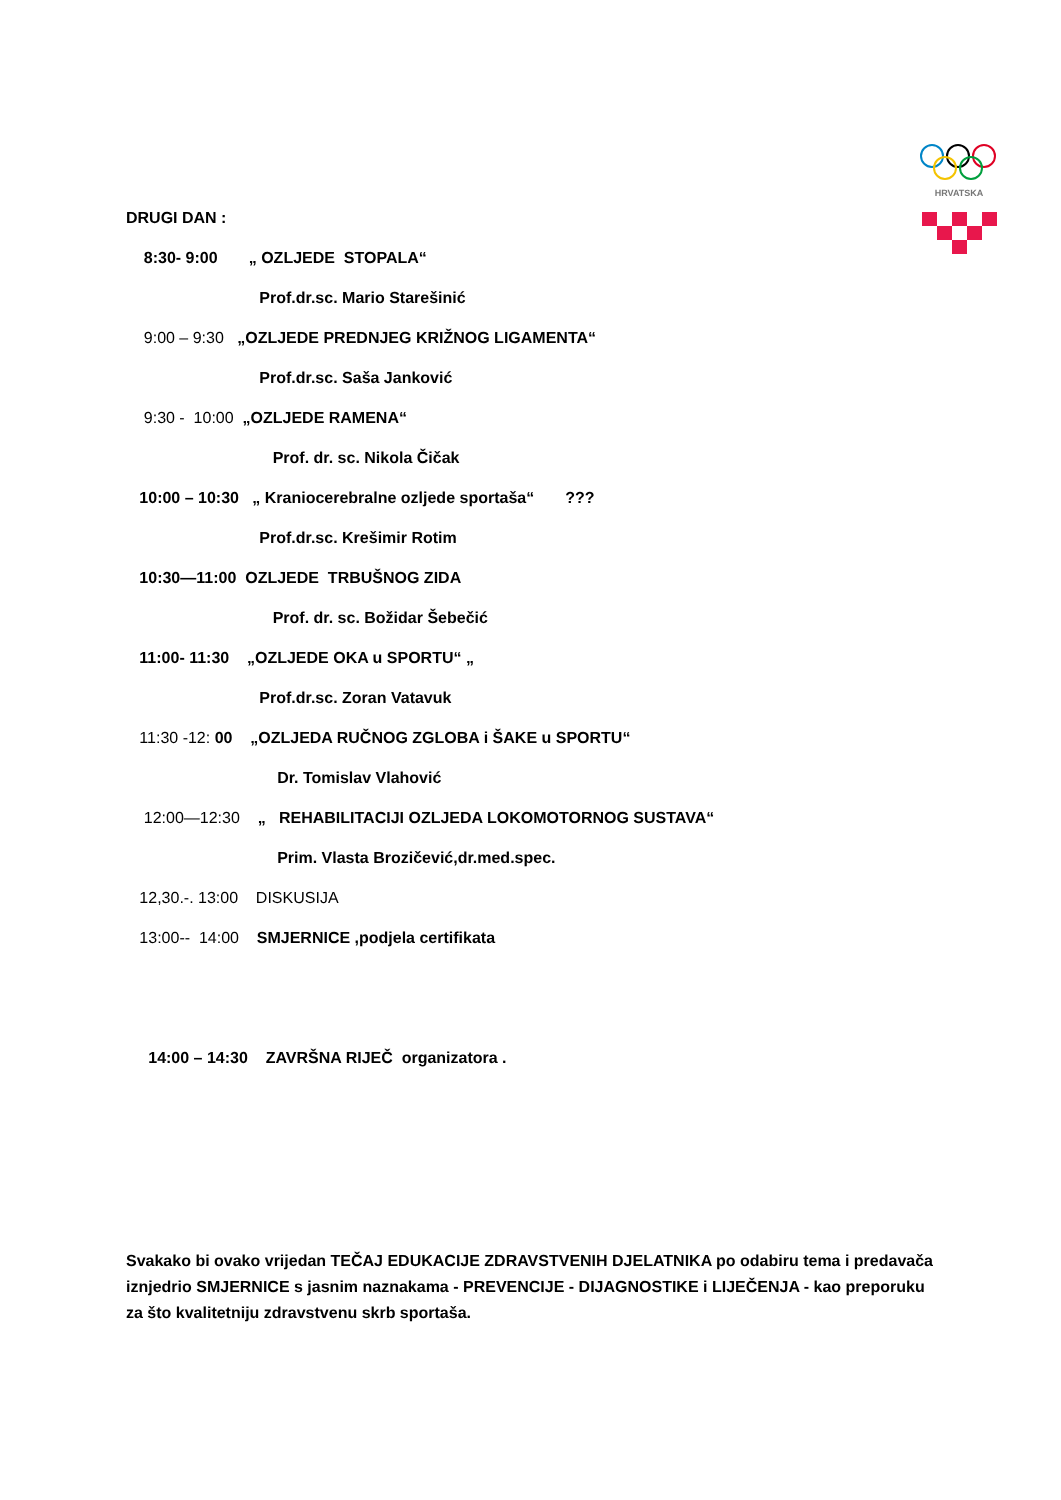HRVATSKA
DRUGI DAN :
8:30- 9:00 „ OZLJEDE STOPALA“
Prof.dr.sc. Mario Starešinić
9:00 – 9:30 „OZLJEDE PREDNJEG KRIŽNOG LIGAMENTA“
Prof.dr.sc. Saša Janković
9:30 - 10:00 „OZLJEDE RAMENA“
Prof. dr. sc. Nikola Čičak
10:00 – 10:30 „ Kraniocerebralne ozljede sportaša“ ???
Prof.dr.sc. Krešimir Rotim
10:30—11:00 OZLJEDE TRBUŠNOG ZIDA
Prof. dr. sc. Božidar Šebečić
11:00- 11:30 „OZLJEDE OKA u SPORTU“ „
Prof.dr.sc. Zoran Vatavuk
11:30 -12: 00 „OZLJEDA RUČNOG ZGLOBA i ŠAKE u SPORTU“
Dr. Tomislav Vlahović
12:00—12:30 „ REHABILITACIJI OZLJEDA LOKOMOTORNOG SUSTAVA“
Prim. Vlasta Brozičević,dr.med.spec.
12,30.-. 13:00 DISKUSIJA
13:00-- 14:00 SMJERNICE ,podjela certifikata
14:00 – 14:30 ZAVRŠNA RIJEČ organizatora .
Svakako bi ovako vrijedan TEČAJ EDUKACIJE ZDRAVSTVENIH DJELATNIKA po odabiru tema i predavača iznjedrio SMJERNICE s jasnim naznakama - PREVENCIJE - DIJAGNOSTIKE i LIJEČENJA - kao preporuku za što kvalitetniju zdravstvenu skrb sportaša.